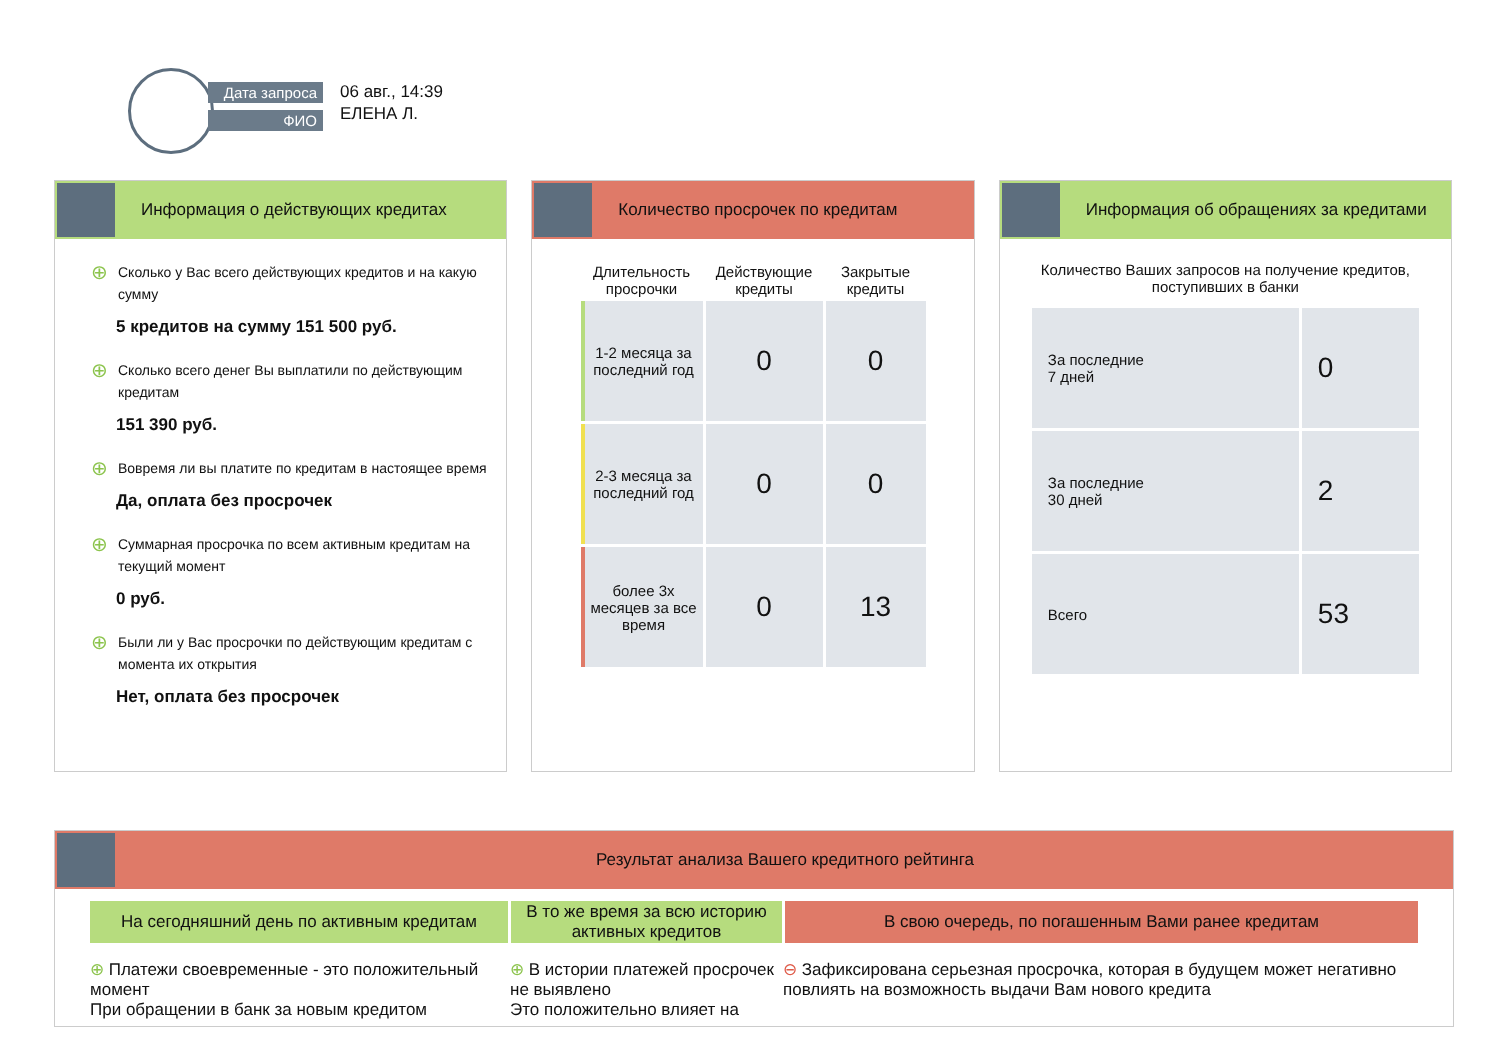Дата запроса
ФИО
06 авг., 14:39
ЕЛЕНА Л.
Информация о действующих кредитах
⊕ Сколько у Вас всего действующих кредитов и на какую сумму
5 кредитов на сумму 151 500 руб.
⊕ Сколько всего денег Вы выплатили по действующим кредитам
151 390 руб.
⊕ Вовремя ли вы платите по кредитам в настоящее время
Да, оплата без просрочек
⊕ Суммарная просрочка по всем активным кредитам на текущий момент
0 руб.
⊕ Были ли у Вас просрочки по действующим кредитам с момента их открытия
Нет, оплата без просрочек
Количество просрочек по кредитам
| Длительность просрочки | Действующие кредиты | Закрытые кредиты |
| --- | --- | --- |
| 1-2 месяца за последний год | 0 | 0 |
| 2-3 месяца за последний год | 0 | 0 |
| более 3х месяцев за все время | 0 | 13 |
Информация об обращениях за кредитами
Количество Ваших запросов на получение кредитов, поступивших в банки
| За последние 7 дней | 0 |
| За последние 30 дней | 2 |
| Всего | 53 |
Результат анализа Вашего кредитного рейтинга
На сегодняшний день по активным кредитам В то же время за всю историю активных кредитов
В свою очередь, по погашенным Вами ранее кредитам
⊕ Платежи своевременные - это положительный момент
При обращении в банк за новым кредитом
⊕ В истории платежей просрочек не выявлено
Это положительно влияет на
⊖ Зафиксирована серьезная просрочка, которая в будущем может негативно повлиять на возможность выдачи Вам нового кредита